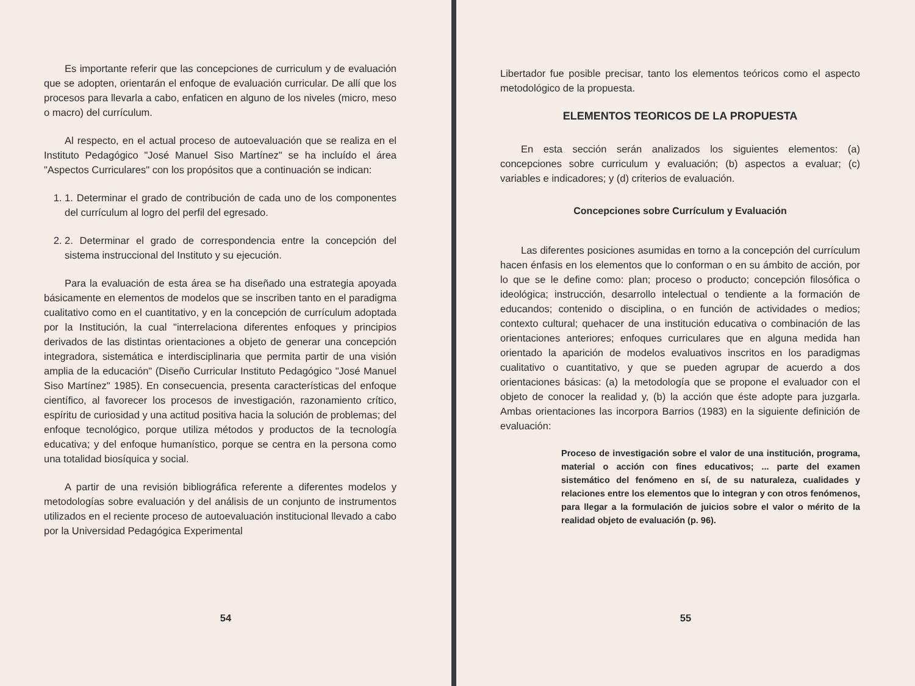Es importante referir que las concepciones de curriculum y de evaluación que se adopten, orientarán el enfoque de evaluación curricular. De allí que los procesos para llevarla a cabo, enfaticen en alguno de los niveles (micro, meso o macro) del currículum.
Al respecto, en el actual proceso de autoevaluación que se realiza en el Instituto Pedagógico "José Manuel Siso Martínez" se ha incluído el área "Aspectos Curriculares" con los propósitos que a continuación se indican:
1. 1. Determinar el grado de contribución de cada uno de los componentes del currículum al logro del perfil del egresado.
2. 2. Determinar el grado de correspondencia entre la concepción del sistema instruccional del Instituto y su ejecución.
Para la evaluación de esta área se ha diseñado una estrategia apoyada básicamente en elementos de modelos que se inscriben tanto en el paradigma cualitativo como en el cuantitativo, y en la concepción de currículum adoptada por la Institución, la cual "interrelaciona diferentes enfoques y principios derivados de las distintas orientaciones a objeto de generar una concepción integradora, sistemática e interdisciplinaria que permita partir de una visión amplia de la educación" (Diseño Curricular Instituto Pedagógico "José Manuel Siso Martínez" 1985). En consecuencia, presenta características del enfoque científico, al favorecer los procesos de investigación, razonamiento crítico, espíritu de curiosidad y una actitud positiva hacia la solución de problemas; del enfoque tecnológico, porque utiliza métodos y productos de la tecnología educativa; y del enfoque humanístico, porque se centra en la persona como una totalidad biosíquica y social.
A partir de una revisión bibliográfica referente a diferentes modelos y metodologías sobre evaluación y del análisis de un conjunto de instrumentos utilizados en el reciente proceso de autoevaluación institucional llevado a cabo por la Universidad Pedagógica Experimental
54
Libertador fue posible precisar, tanto los elementos teóricos como el aspecto metodológico de la propuesta.
ELEMENTOS TEORICOS DE LA PROPUESTA
En esta sección serán analizados los siguientes elementos: (a) concepciones sobre curriculum y evaluación; (b) aspectos a evaluar; (c) variables e indicadores; y (d) criterios de evaluación.
Concepciones sobre Currículum y Evaluación
Las diferentes posiciones asumidas en torno a la concepción del currículum hacen énfasis en los elementos que lo conforman o en su ámbito de acción, por lo que se le define como: plan; proceso o producto; concepción filosófica o ideológica; instrucción, desarrollo intelectual o tendiente a la formación de educandos; contenido o disciplina, o en función de actividades o medios; contexto cultural; quehacer de una institución educativa o combinación de las orientaciones anteriores; enfoques curriculares que en alguna medida han orientado la aparición de modelos evaluativos inscritos en los paradigmas cualitativo o cuantitativo, y que se pueden agrupar de acuerdo a dos orientaciones básicas: (a) la metodología que se propone el evaluador con el objeto de conocer la realidad y, (b) la acción que éste adopte para juzgarla. Ambas orientaciones las incorpora Barrios (1983) en la siguiente definición de evaluación:
Proceso de investigación sobre el valor de una institución, programa, material o acción con fines educativos; ... parte del examen sistemático del fenómeno en sí, de su naturaleza, cualidades y relaciones entre los elementos que lo integran y con otros fenómenos, para llegar a la formulación de juicios sobre el valor o mérito de la realidad objeto de evaluación (p. 96).
55